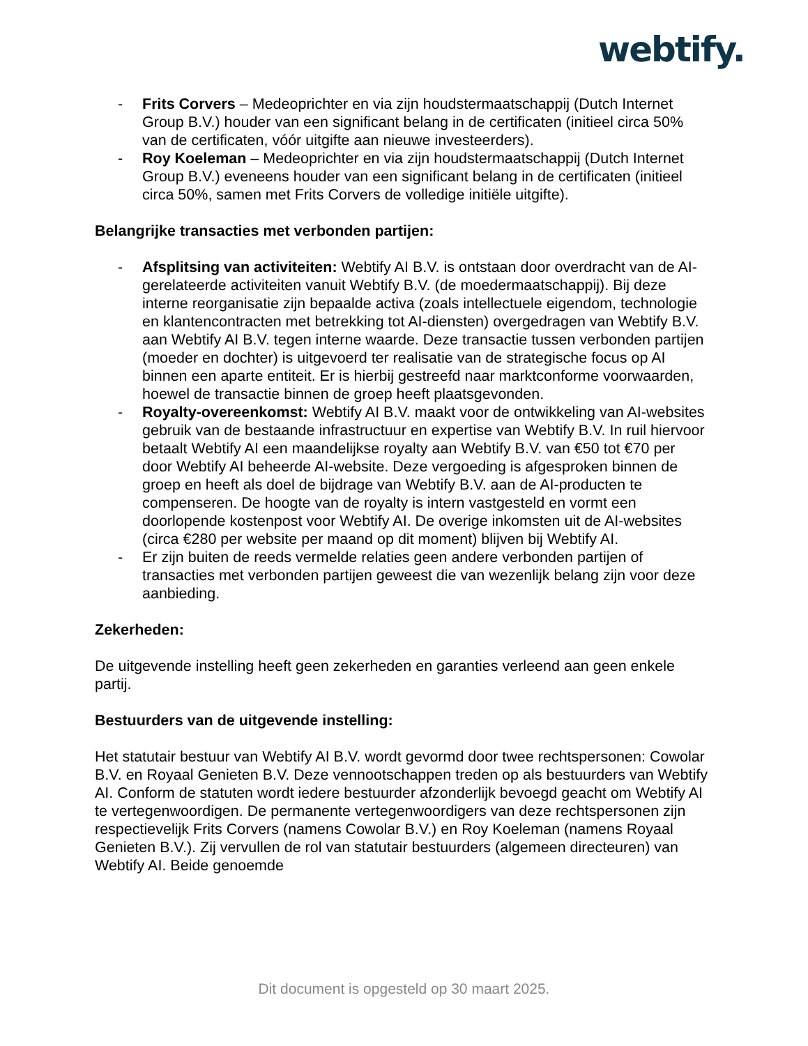webtify.
- Frits Corvers – Medeoprichter en via zijn houdstermaatschappij (Dutch Internet Group B.V.) houder van een significant belang in de certificaten (initieel circa 50% van de certificaten, vóór uitgifte aan nieuwe investeerders).
- Roy Koeleman – Medeoprichter en via zijn houdstermaatschappij (Dutch Internet Group B.V.) eveneens houder van een significant belang in de certificaten (initieel circa 50%, samen met Frits Corvers de volledige initiële uitgifte).
Belangrijke transacties met verbonden partijen:
- Afsplitsing van activiteiten: Webtify AI B.V. is ontstaan door overdracht van de AI-gerelateerde activiteiten vanuit Webtify B.V. (de moedermaatschappij). Bij deze interne reorganisatie zijn bepaalde activa (zoals intellectuele eigendom, technologie en klantencontracten met betrekking tot AI-diensten) overgedragen van Webtify B.V. aan Webtify AI B.V. tegen interne waarde. Deze transactie tussen verbonden partijen (moeder en dochter) is uitgevoerd ter realisatie van de strategische focus op AI binnen een aparte entiteit. Er is hierbij gestreefd naar marktconforme voorwaarden, hoewel de transactie binnen de groep heeft plaatsgevonden.
- Royalty-overeenkomst: Webtify AI B.V. maakt voor de ontwikkeling van AI-websites gebruik van de bestaande infrastructuur en expertise van Webtify B.V. In ruil hiervoor betaalt Webtify AI een maandelijkse royalty aan Webtify B.V. van €50 tot €70 per door Webtify AI beheerde AI-website. Deze vergoeding is afgesproken binnen de groep en heeft als doel de bijdrage van Webtify B.V. aan de AI-producten te compenseren. De hoogte van de royalty is intern vastgesteld en vormt een doorlopende kostenpost voor Webtify AI. De overige inkomsten uit de AI-websites (circa €280 per website per maand op dit moment) blijven bij Webtify AI.
- Er zijn buiten de reeds vermelde relaties geen andere verbonden partijen of transacties met verbonden partijen geweest die van wezenlijk belang zijn voor deze aanbieding.
Zekerheden:
De uitgevende instelling heeft geen zekerheden en garanties verleend aan geen enkele partij.
Bestuurders van de uitgevende instelling:
Het statutair bestuur van Webtify AI B.V. wordt gevormd door twee rechtspersonen: Cowolar B.V. en Royaal Genieten B.V. Deze vennootschappen treden op als bestuurders van Webtify AI. Conform de statuten wordt iedere bestuurder afzonderlijk bevoegd geacht om Webtify AI te vertegenwoordigen. De permanente vertegenwoordigers van deze rechtspersonen zijn respectievelijk Frits Corvers (namens Cowolar B.V.) en Roy Koeleman (namens Royaal Genieten B.V.). Zij vervullen de rol van statutair bestuurders (algemeen directeuren) van Webtify AI. Beide genoemde
Dit document is opgesteld op 30 maart 2025.